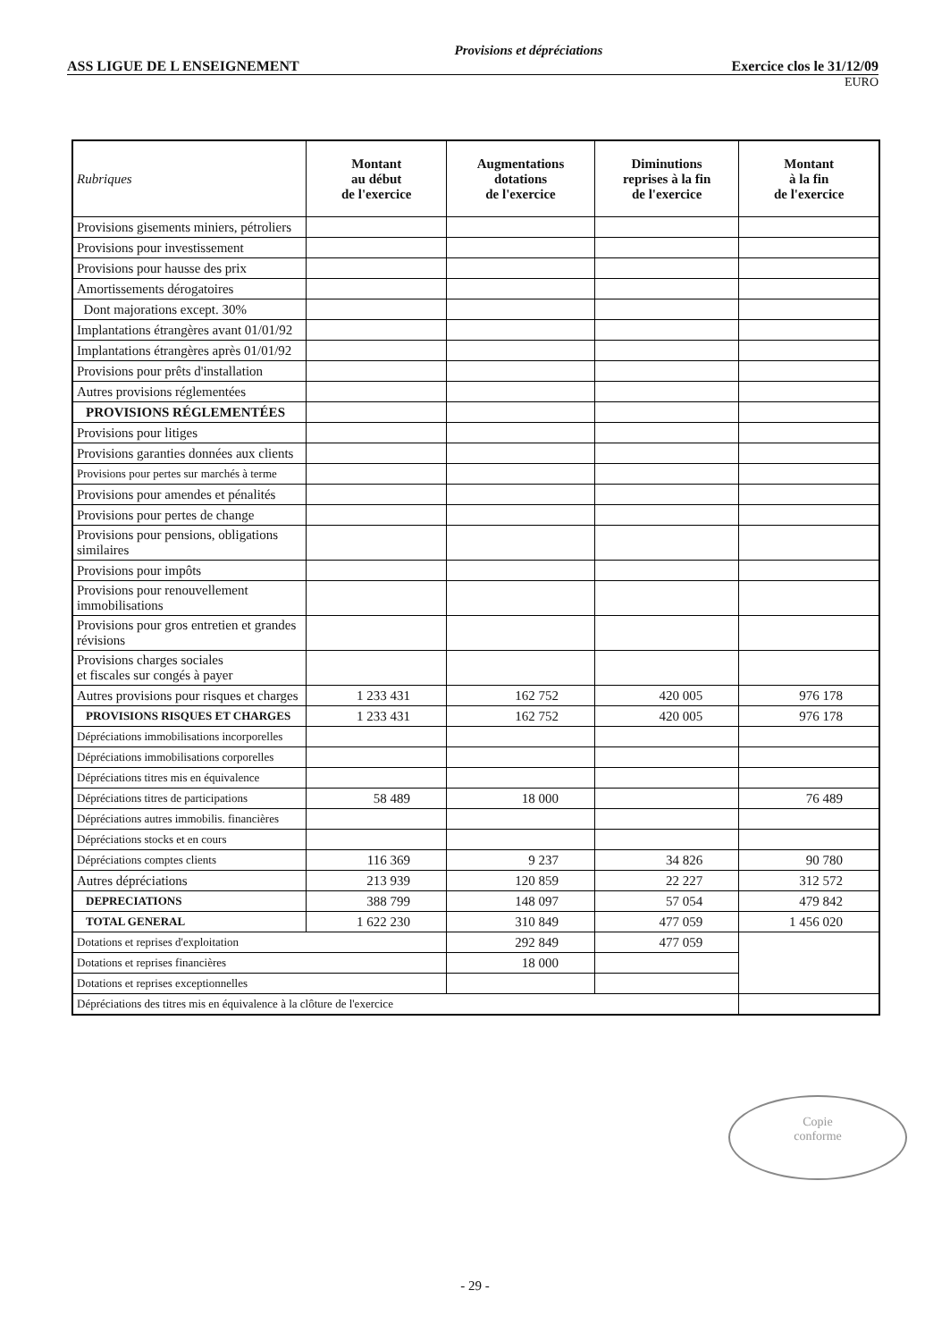Provisions et dépréciations
ASS LIGUE DE L ENSEIGNEMENT Exercice clos le 31/12/09
EURO
| Rubriques | Montant au début de l'exercice | Augmentations dotations de l'exercice | Diminutions reprises à la fin de l'exercice | Montant à la fin de l'exercice |
| --- | --- | --- | --- | --- |
| Provisions gisements miniers, pétroliers | | | | |
| Provisions pour investissement | | | | |
| Provisions pour hausse des prix | | | | |
| Amortissements dérogatoires | | | | |
| Dont majorations except. 30% | | | | |
| Implantations étrangères avant 01/01/92 | | | | |
| Implantations étrangères après 01/01/92 | | | | |
| Provisions pour prêts d'installation | | | | |
| Autres provisions réglementées | | | | |
| PROVISIONS RÉGLEMENTÉES | | | | |
| Provisions pour litiges | | | | |
| Provisions garanties données aux clients | | | | |
| Provisions pour pertes sur marchés à terme | | | | |
| Provisions pour amendes et pénalités | | | | |
| Provisions pour pertes de change | | | | |
| Provisions pour pensions, obligations similaires | | | | |
| Provisions pour impôts | | | | |
| Provisions pour renouvellement immobilisations | | | | |
| Provisions pour gros entretien et grandes révisions | | | | |
| Provisions charges sociales et fiscales sur congés à payer | | | | |
| Autres provisions pour risques et charges | 1 233 431 | 162 752 | 420 005 | 976 178 |
| PROVISIONS RISQUES ET CHARGES | 1 233 431 | 162 752 | 420 005 | 976 178 |
| Dépréciations immobilisations incorporelles | | | | |
| Dépréciations immobilisations corporelles | | | | |
| Dépréciations titres mis en équivalence | | | | |
| Dépréciations titres de participations | 58 489 | 18 000 | | 76 489 |
| Dépréciations autres immobilis. financières | | | | |
| Dépréciations stocks et en cours | | | | |
| Dépréciations comptes clients | 116 369 | 9 237 | 34 826 | 90 780 |
| Autres dépréciations | 213 939 | 120 859 | 22 227 | 312 572 |
| DEPRECIATIONS | 388 799 | 148 097 | 57 054 | 479 842 |
| TOTAL GENERAL | 1 622 230 | 310 849 | 477 059 | 1 456 020 |
| Dotations et reprises d'exploitation | | 292 849 | 477 059 | |
| Dotations et reprises financières | | 18 000 | | |
| Dotations et reprises exceptionnelles | | | | |
| Dépréciations des titres mis en équivalence à la clôture de l'exercice | | | | |
Copie
conforme
- 29 -